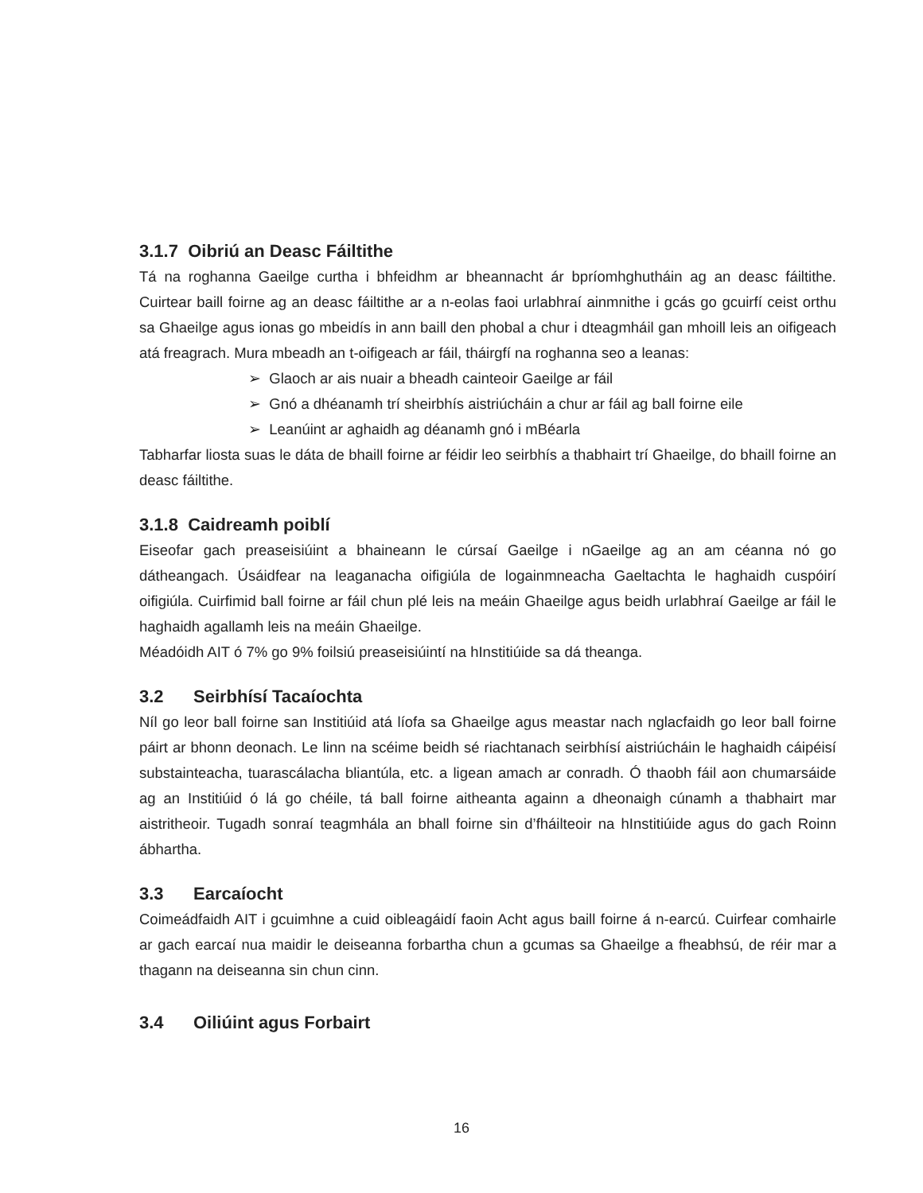3.1.7 Oibriú an Deasc Fáiltithe
Tá na roghanna Gaeilge curtha i bhfeidhm ar bheannacht ár bpríomhghutháin ag an deasc fáiltithe. Cuirtear baill foirne ag an deasc fáiltithe ar a n-eolas faoi urlabhraí ainmnithe i gcás go gcuirfí ceist orthu sa Ghaeilge agus ionas go mbeidís in ann baill den phobal a chur i dteagmháil gan mhoill leis an oifigeach atá freagrach. Mura mbeadh an t-oifigeach ar fáil, tháirgfí na roghanna seo a leanas:
➢ Glaoch ar ais nuair a bheadh cainteoir Gaeilge ar fáil
➢ Gnó a dhéanamh trí sheirbhís aistriúcháin a chur ar fáil ag ball foirne eile
➢ Leanúint ar aghaidh ag déanamh gnó i mBéarla
Tabharfar liosta suas le dáta de bhaill foirne ar féidir leo seirbhís a thabhairt trí Ghaeilge, do bhaill foirne an deasc fáiltithe.
3.1.8 Caidreamh poiblí
Eiseofar gach preaseisiúint a bhaineann le cúrsaí Gaeilge i nGaeilge ag an am céanna nó go dátheangach. Úsáidfear na leaganacha oifigiúla de logainmneacha Gaeltachta le haghaidh cuspóirí oifigiúla. Cuirfimid ball foirne ar fáil chun plé leis na meáin Ghaeilge agus beidh urlabhraí Gaeilge ar fáil le haghaidh agallamh leis na meáin Ghaeilge.
Méadóidh AIT ó 7% go 9% foilsiú preaseisiúintí na hInstitiúide sa dá theanga.
3.2 Seirbhísí Tacaíochta
Níl go leor ball foirne san Institiúid atá líofa sa Ghaeilge agus meastar nach nglacfaidh go leor ball foirne páirt ar bhonn deonach. Le linn na scéime beidh sé riachtanach seirbhísí aistriúcháin le haghaidh cáipéisí substainteacha, tuarascálacha bliantúla, etc. a ligean amach ar conradh. Ó thaobh fáil aon chumarsáide ag an Institiúid ó lá go chéile, tá ball foirne aitheanta againn a dheonaigh cúnamh a thabhairt mar aistritheoir. Tugadh sonraí teagmhála an bhall foirne sin d’fháilteoir na hInstitiúide agus do gach Roinn ábhartha.
3.3 Earcaíocht
Coimeádfaidh AIT i gcuimhne a cuid oibleagáidí faoin Acht agus baill foirne á n-earcú. Cuirfear comhairle ar gach earcaí nua maidir le deiseanna forbartha chun a gcumas sa Ghaeilge a fheabhsú, de réir mar a thagann na deiseanna sin chun cinn.
3.4 Oiliúint agus Forbairt
16